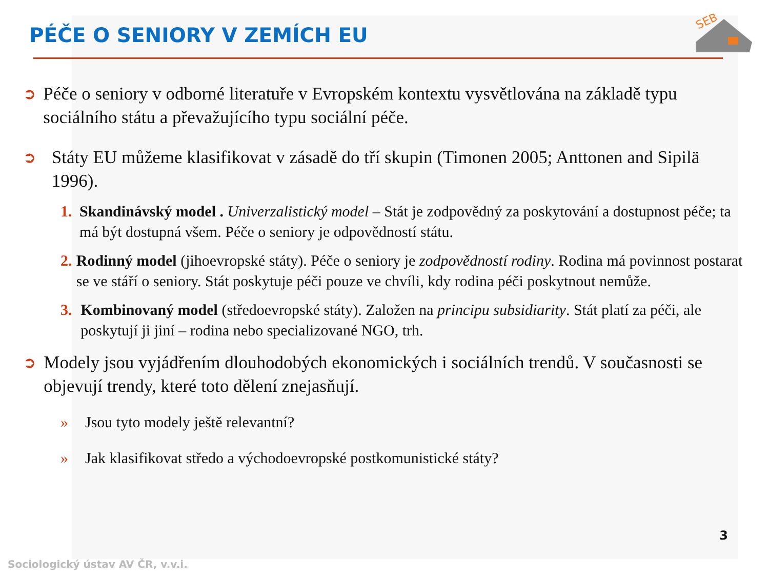SEB
PÉČE O SENIORY V ZEMÍCH EU
➲
Péče o seniory v odborné literatuře v Evropském kontextu vysvětlována na základě typu sociálního státu a převažujícího typu sociální péče.
➲
Státy EU můžeme klasifikovat v zásadě do tří skupin (Timonen 2005; Anttonen and Sipilä 1996).
1. Skandinávský model . Univerzalistický model – Stát je zodpovědný za poskytování a dostupnost péče; ta má být dostupná všem. Péče o seniory je odpovědností státu.
2. Rodinný model (jihoevropské státy). Péče o seniory je zodpovědností rodiny. Rodina má povinnost postarat se ve stáří o seniory. Stát poskytuje péči pouze ve chvíli, kdy rodina péči poskytnout nemůže.
3. Kombinovaný model (středoevropské státy). Založen na principu subsidiarity. Stát platí za péči, ale poskytují ji jiní – rodina nebo specializované NGO, trh.
➲
Modely jsou vyjádřením dlouhodobých ekonomických i sociálních trendů. V současnosti se objevují trendy, které toto dělení znejasňují.
» Jsou tyto modely ještě relevantní?
» Jak klasifikovat středo a východoevropské postkomunistické státy?
3
Sociologický ústav AV ČR, v.v.i.